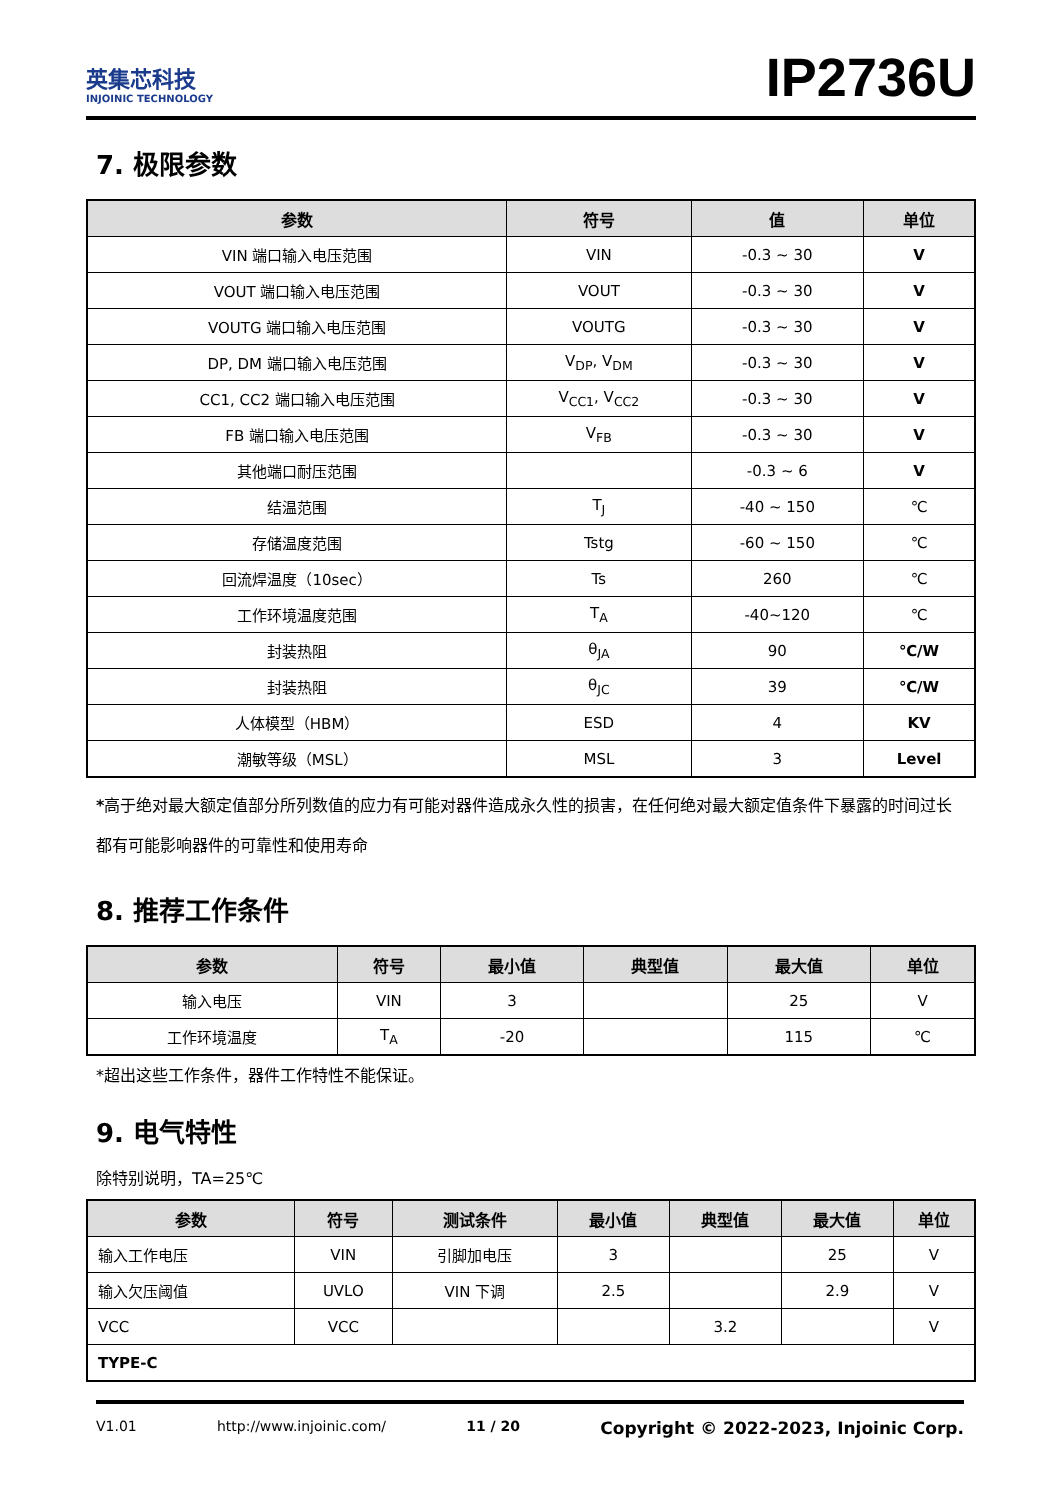英集芯科技
INJOINIC TECHNOLOGY
IP2736U
7. 极限参数
| 参数 | 符号 | 值 | 单位 |
| --- | --- | --- | --- |
| VIN 端口输入电压范围 | VIN | -0.3 ~ 30 | V |
| VOUT 端口输入电压范围 | VOUT | -0.3 ~ 30 | V |
| VOUTG 端口输入电压范围 | VOUTG | -0.3 ~ 30 | V |
| DP, DM 端口输入电压范围 | V<sub>DP</sub>, V<sub>DM</sub> | -0.3 ~ 30 | V |
| CC1, CC2 端口输入电压范围 | V<sub>CC1</sub>, V<sub>CC2</sub> | -0.3 ~ 30 | V |
| FB 端口输入电压范围 | V<sub>FB</sub> | -0.3 ~ 30 | V |
| 其他端口耐压范围 | | -0.3 ~ 6 | V |
| 结温范围 | T<sub>J</sub> | -40 ~ 150 | ℃ |
| 存储温度范围 | Tstg | -60 ~ 150 | ℃ |
| 回流焊温度（10sec） | Ts | 260 | ℃ |
| 工作环境温度范围 | T<sub>A</sub> | -40~120 | ℃ |
| 封装热阻 | θ<sub>JA</sub> | 90 | ℃/W |
| 封装热阻 | θ<sub>JC</sub> | 39 | ℃/W |
| 人体模型（HBM） | ESD | 4 | KV |
| 潮敏等级（MSL） | MSL | 3 | Level |
*高于绝对最大额定值部分所列数值的应力有可能对器件造成永久性的损害，在任何绝对最大额定值条件下暴露的时间过长都有可能影响器件的可靠性和使用寿命
8. 推荐工作条件
| 参数 | 符号 | 最小值 | 典型值 | 最大值 | 单位 |
| --- | --- | --- | --- | --- | --- |
| 输入电压 | VIN | 3 | | 25 | V |
| 工作环境温度 | T<sub>A</sub> | -20 | | 115 | ℃ |
*超出这些工作条件，器件工作特性不能保证。
9. 电气特性
除特别说明，TA=25℃
| 参数 | 符号 | 测试条件 | 最小值 | 典型值 | 最大值 | 单位 |
| --- | --- | --- | --- | --- | --- | --- |
| 输入工作电压 | VIN | 引脚加电压 | 3 | | 25 | V |
| 输入欠压阈值 | UVLO | VIN 下调 | 2.5 | | 2.9 | V |
| VCC | VCC | | | 3.2 | | V |
| TYPE-C | | | | | | |
V1.01 http://www.injoinic.com/ 11 / 20 Copyright © 2022-2023, Injoinic Corp.